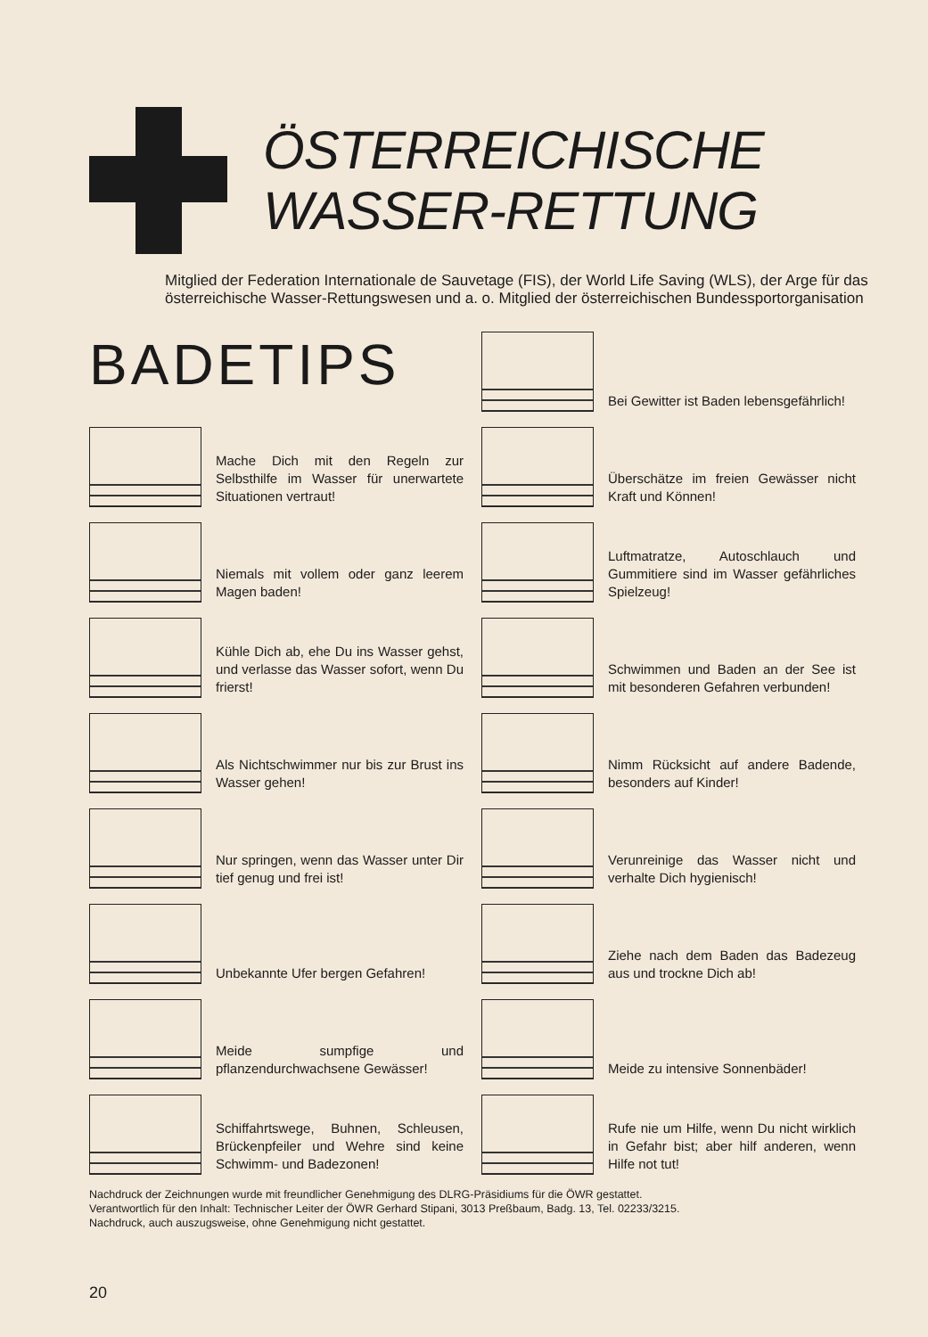ÖSTERREICHISCHE
WASSER-RETTUNG
Mitglied der Federation Internationale de Sauvetage (FIS), der World Life Saving (WLS), der Arge für das österreichische Wasser-Rettungswesen und a. o. Mitglied der österreichischen Bundessportorganisation
BADETIPS
Mache Dich mit den Regeln zur Selbsthilfe im Wasser für unerwartete Situationen vertraut!
Niemals mit vollem oder ganz leerem Magen baden!
Kühle Dich ab, ehe Du ins Wasser gehst, und verlasse das Wasser sofort, wenn Du frierst!
Als Nichtschwimmer nur bis zur Brust ins Wasser gehen!
Nur springen, wenn das Wasser unter Dir tief genug und frei ist!
Unbekannte Ufer bergen Gefahren!
Meide sumpfige und pflanzendurchwachsene Gewässer!
Schiffahrtswege, Buhnen, Schleusen, Brückenpfeiler und Wehre sind keine Schwimm- und Badezonen!
Bei Gewitter ist Baden lebensgefährlich!
Überschätze im freien Gewässer nicht Kraft und Können!
Luftmatratze, Autoschlauch und Gummitiere sind im Wasser gefährliches Spielzeug!
Schwimmen und Baden an der See ist mit besonderen Gefahren verbunden!
Nimm Rücksicht auf andere Badende, besonders auf Kinder!
Verunreinige das Wasser nicht und verhalte Dich hygienisch!
Ziehe nach dem Baden das Badezeug aus und trockne Dich ab!
Meide zu intensive Sonnenbäder!
Rufe nie um Hilfe, wenn Du nicht wirklich in Gefahr bist; aber hilf anderen, wenn Hilfe not tut!
Nachdruck der Zeichnungen wurde mit freundlicher Genehmigung des DLRG-Präsidiums für die ÖWR gestattet.
Verantwortlich für den Inhalt: Technischer Leiter der ÖWR Gerhard Stipani, 3013 Preßbaum, Badg. 13, Tel. 02233/3215.
Nachdruck, auch auszugsweise, ohne Genehmigung nicht gestattet.
20